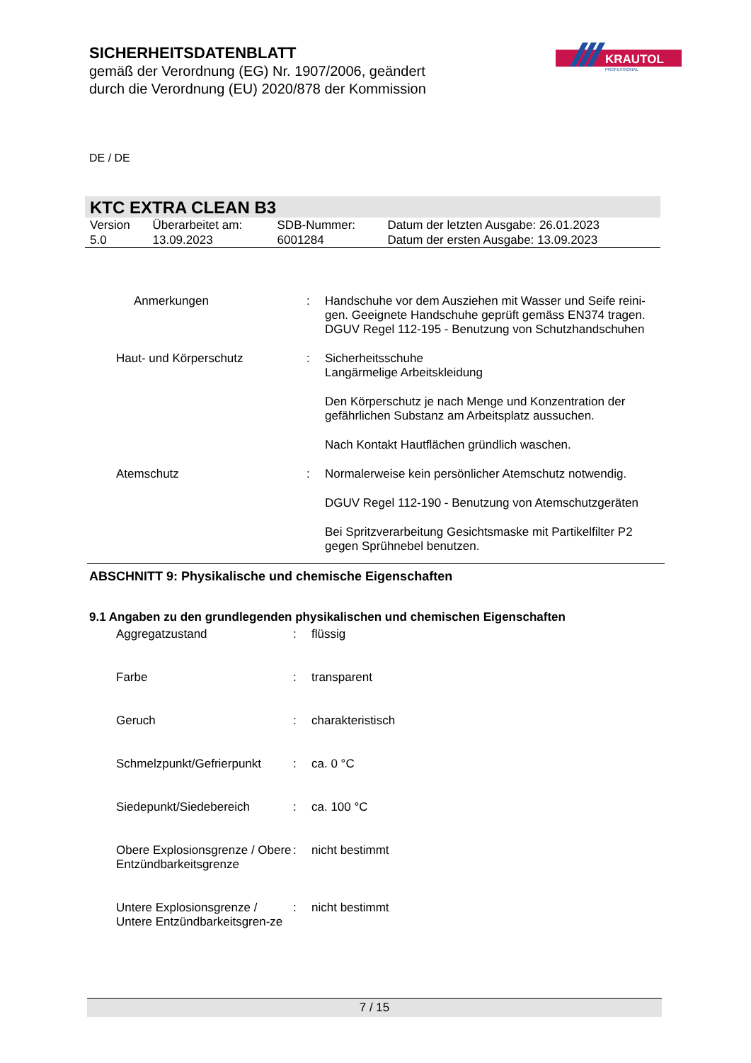SICHERHEITSDATENBLATT
gemäß der Verordnung (EG) Nr. 1907/2006, geändert
durch die Verordnung (EU) 2020/878 der Kommission
KRAUTOL
PROFESSIONAL
DE / DE
KTC EXTRA CLEAN B3
| Version 5.0 | Überarbeitet am: 13.09.2023 | SDB-Nummer: 6001284 | Datum der letzten Ausgabe: 26.01.2023 Datum der ersten Ausgabe: 13.09.2023 |
| | Anmerkungen | : | Handschuhe vor dem Ausziehen mit Wasser und Seife reini-gen. Geeignete Handschuhe geprüft gemäss EN374 tragen. DGUV Regel 112-195 - Benutzung von Schutzhandschuhen |
| | Haut- und Körperschutz | : | Sicherheitsschuhe Langärmelige Arbeitskleidung Den Körperschutz je nach Menge und Konzentration der gefährlichen Substanz am Arbeitsplatz aussuchen. Nach Kontakt Hautflächen gründlich waschen. |
| | Atemschutz | : | Normalerweise kein persönlicher Atemschutz notwendig. DGUV Regel 112-190 - Benutzung von Atemschutzgeräten Bei Spritzverarbeitung Gesichtsmaske mit Partikelfilter P2 gegen Sprühnebel benutzen. |
ABSCHNITT 9: Physikalische und chemische Eigenschaften
9.1 Angaben zu den grundlegenden physikalischen und chemischen Eigenschaften
| | Aggregatzustand | : | flüssig |
| | Farbe | : | transparent |
| | Geruch | : | charakteristisch |
| | Schmelzpunkt/Gefrierpunkt | : | ca. 0 °C |
| | Siedepunkt/Siedebereich | : | ca. 100 °C |
| | Obere Explosionsgrenze / Obere Entzündbarkeitsgrenze | : | nicht bestimmt |
| | Untere Explosionsgrenze / Untere Entzündbarkeitsgren-ze | : | nicht bestimmt |
7 / 15